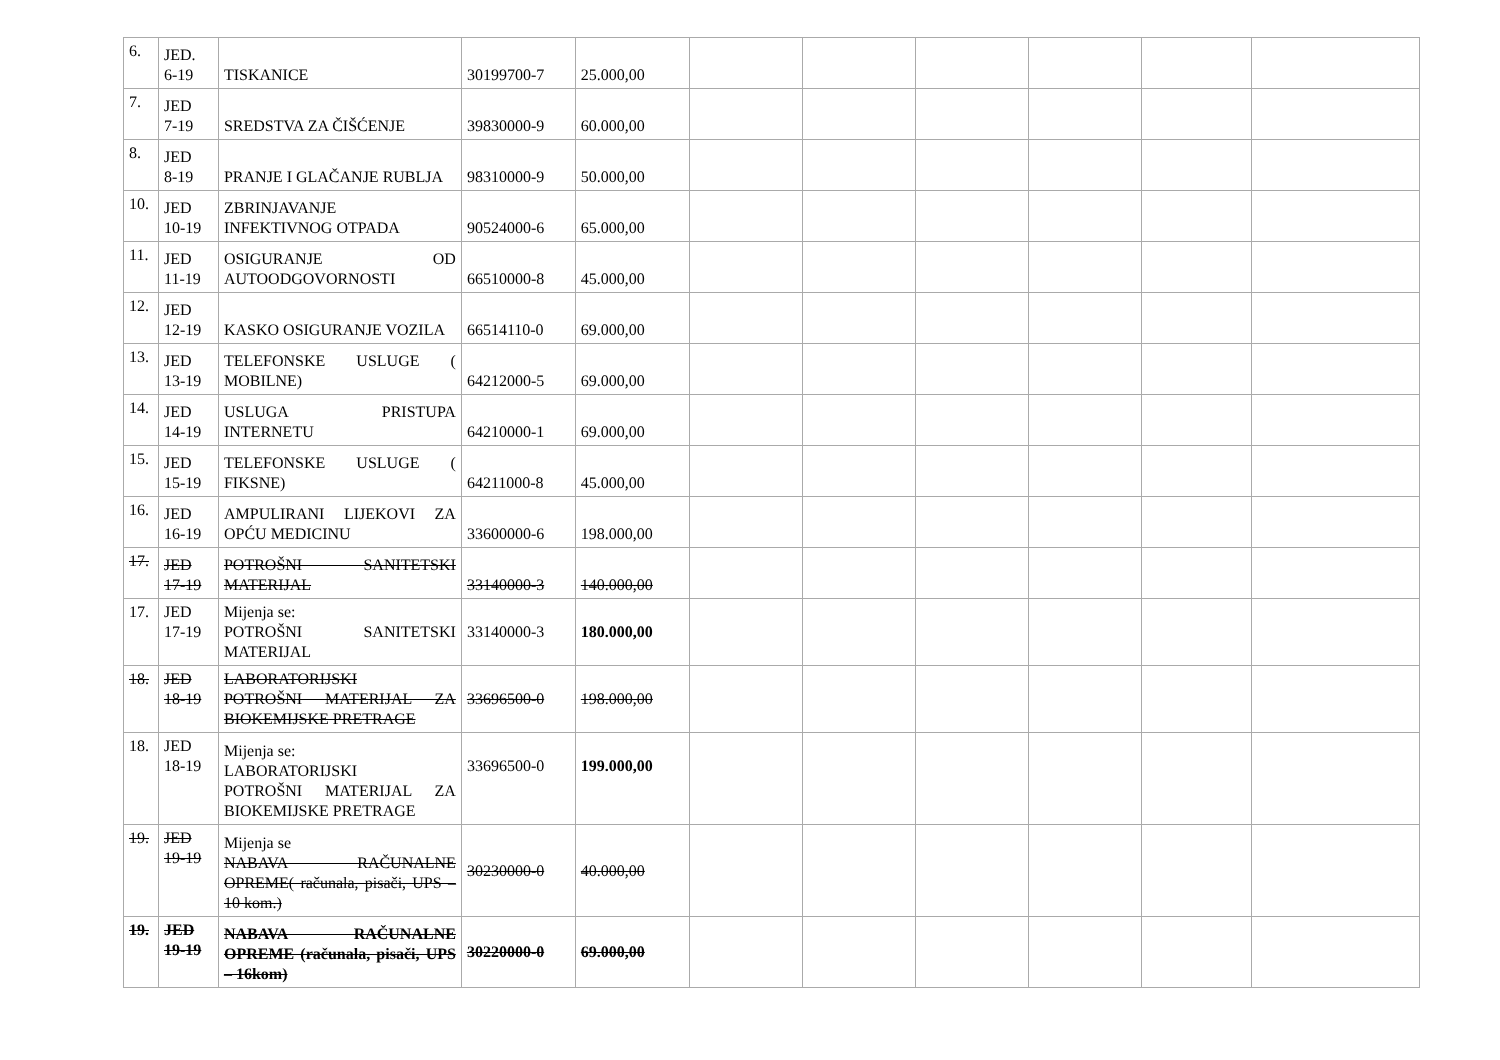| 6. | JED. 6-19 | TISKANICE | 30199700-7 | 25.000,00 | | | | | | |
| 7. | JED 7-19 | SREDSTVA ZA ČIŠĆENJE | 39830000-9 | 60.000,00 | | | | | | |
| 8. | JED 8-19 | PRANJE I GLAČANJE RUBLJA | 98310000-9 | 50.000,00 | | | | | | |
| 10. | JED 10-19 | ZBRINJAVANJE INFEKTIVNOG OTPADA | 90524000-6 | 65.000,00 | | | | | | |
| 11. | JED 11-19 | OSIGURANJE OD AUTOODGOVORNOSTI | 66510000-8 | 45.000,00 | | | | | | |
| 12. | JED 12-19 | KASKO OSIGURANJE VOZILA | 66514110-0 | 69.000,00 | | | | | | |
| 13. | JED 13-19 | TELEFONSKE USLUGE ( MOBILNE) | 64212000-5 | 69.000,00 | | | | | | |
| 14. | JED 14-19 | USLUGA PRISTUPA INTERNETU | 64210000-1 | 69.000,00 | | | | | | |
| 15. | JED 15-19 | TELEFONSKE USLUGE ( FIKSNE) | 64211000-8 | 45.000,00 | | | | | | |
| 16. | JED 16-19 | AMPULIRANI LIJEKOVI ZA OPĆU MEDICINU | 33600000-6 | 198.000,00 | | | | | | |
| 17. | JED 17-19 | POTROŠNI SANITETSKI MATERIJAL | 33140000-3 | 140.000,00 | | | | | | |
| 17. | JED 17-19 | Mijenja se: POTROŠNI SANITETSKI MATERIJAL | 33140000-3 | 180.000,00 | | | | | | |
| 18. | JED 18-19 | LABORATORIJSKI POTROŠNI MATERIJAL ZA BIOKEMIJSKE PRETRAGE | 33696500-0 | 198.000,00 | | | | | | |
| 18. | JED 18-19 | Mijenja se: LABORATORIJSKI POTROŠNI MATERIJAL ZA BIOKEMIJSKE PRETRAGE | 33696500-0 | 199.000,00 | | | | | | |
| 19. | JED 19-19 | Mijenja se NABAVA RAČUNALNE OPREME( računala, pisači, UPS – 10 kom.) | 30230000-0 | 40.000,00 | | | | | | |
| 19. | JED 19-19 | NABAVA RAČUNALNE OPREME (računala, pisači, UPS – 16kom) | 30220000-0 | 69.000,00 | | | | | | |